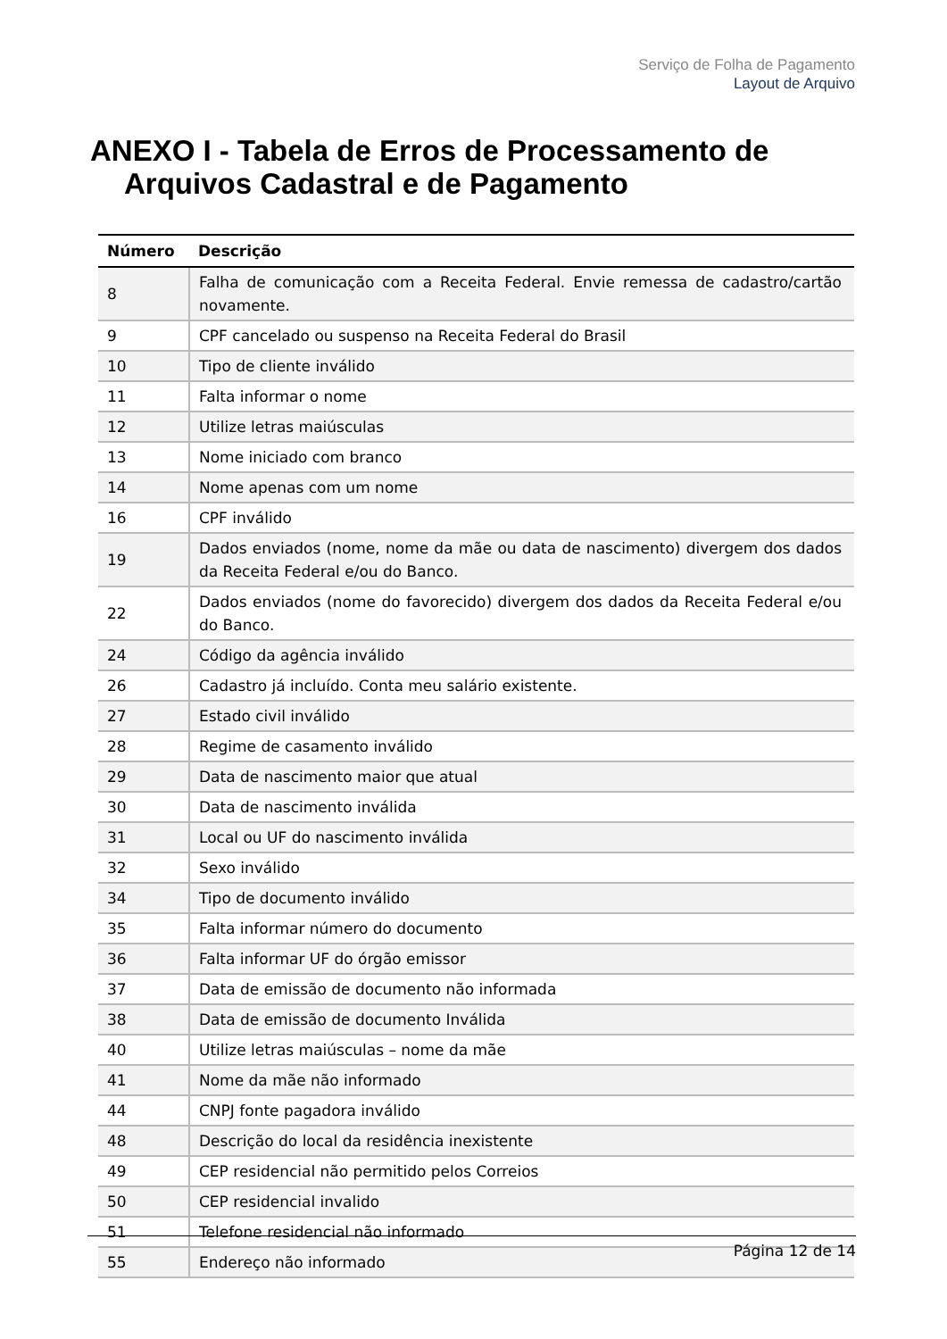Serviço de Folha de Pagamento
Layout de Arquivo
ANEXO I - Tabela de Erros de Processamento de
Arquivos Cadastral e de Pagamento
| Número | Descrição |
| --- | --- |
| 8 | Falha de comunicação com a Receita Federal. Envie remessa de cadastro/cartão novamente. |
| 9 | CPF cancelado ou suspenso na Receita Federal do Brasil |
| 10 | Tipo de cliente inválido |
| 11 | Falta informar o nome |
| 12 | Utilize letras maiúsculas |
| 13 | Nome iniciado com branco |
| 14 | Nome apenas com um nome |
| 16 | CPF inválido |
| 19 | Dados enviados (nome, nome da mãe ou data de nascimento) divergem dos dados da Receita Federal e/ou do Banco. |
| 22 | Dados enviados (nome do favorecido) divergem dos dados da Receita Federal e/ou do Banco. |
| 24 | Código da agência inválido |
| 26 | Cadastro já incluído. Conta meu salário existente. |
| 27 | Estado civil inválido |
| 28 | Regime de casamento inválido |
| 29 | Data de nascimento maior que atual |
| 30 | Data de nascimento inválida |
| 31 | Local ou UF do nascimento inválida |
| 32 | Sexo inválido |
| 34 | Tipo de documento inválido |
| 35 | Falta informar número do documento |
| 36 | Falta informar UF do órgão emissor |
| 37 | Data de emissão de documento não informada |
| 38 | Data de emissão de documento Inválida |
| 40 | Utilize letras maiúsculas – nome da mãe |
| 41 | Nome da mãe não informado |
| 44 | CNPJ fonte pagadora inválido |
| 48 | Descrição do local da residência inexistente |
| 49 | CEP residencial não permitido pelos Correios |
| 50 | CEP residencial invalido |
| 51 | Telefone residencial não informado |
| 55 | Endereço não informado |
Página 12 de 14